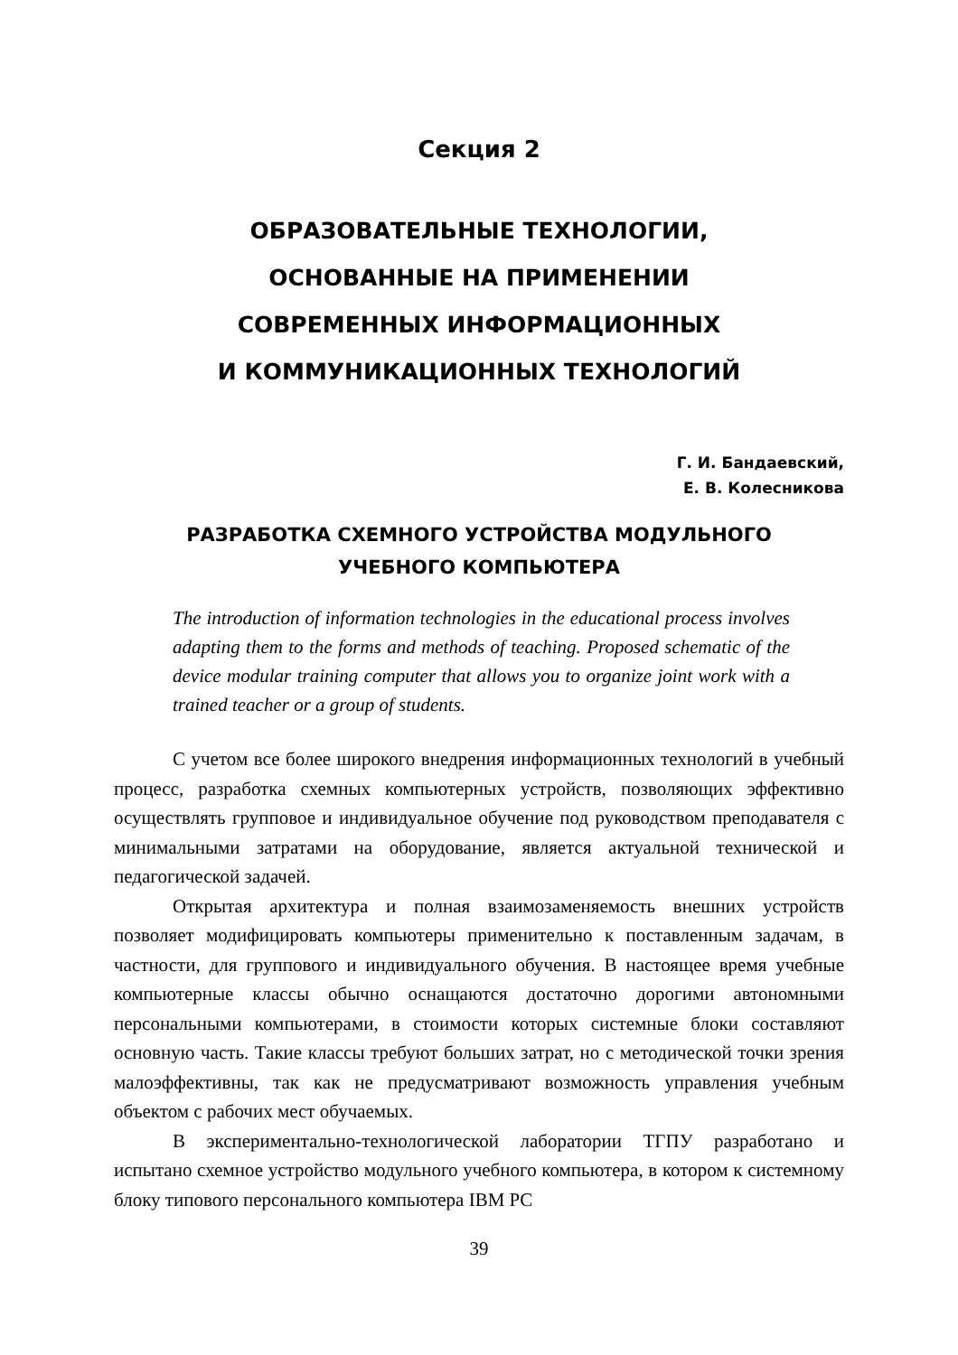Секция 2
ОБРАЗОВАТЕЛЬНЫЕ ТЕХНОЛОГИИ,
ОСНОВАННЫЕ НА ПРИМЕНЕНИИ
СОВРЕМЕННЫХ ИНФОРМАЦИОННЫХ
И КОММУНИКАЦИОННЫХ ТЕХНОЛОГИЙ
Г. И. Бандаевский,
Е. В. Колесникова
РАЗРАБОТКА СХЕМНОГО УСТРОЙСТВА МОДУЛЬНОГО
УЧЕБНОГО КОМПЬЮТЕРА
The introduction of information technologies in the educational process involves adapting them to the forms and methods of teaching. Proposed schematic of the device modular training computer that allows you to organize joint work with a trained teacher or a group of students.
С учетом все более широкого внедрения информационных технологий в учебный процесс, разработка схемных компьютерных устройств, позволяющих эффективно осуществлять групповое и индивидуальное обучение под руководством преподавателя с минимальными затратами на оборудование, является актуальной технической и педагогической задачей.
Открытая архитектура и полная взаимозаменяемость внешних устройств позволяет модифицировать компьютеры применительно к поставленным задачам, в частности, для группового и индивидуального обучения. В настоящее время учебные компьютерные классы обычно оснащаются достаточно дорогими автономными персональными компьютерами, в стоимости которых системные блоки составляют основную часть. Такие классы требуют больших затрат, но с методической точки зрения малоэффективны, так как не предусматривают возможность управления учебным объектом с рабочих мест обучаемых.
В экспериментально-технологической лаборатории ТГПУ разработано и испытано схемное устройство модульного учебного компьютера, в котором к системному блоку типового персонального компьютера IBM PC
39